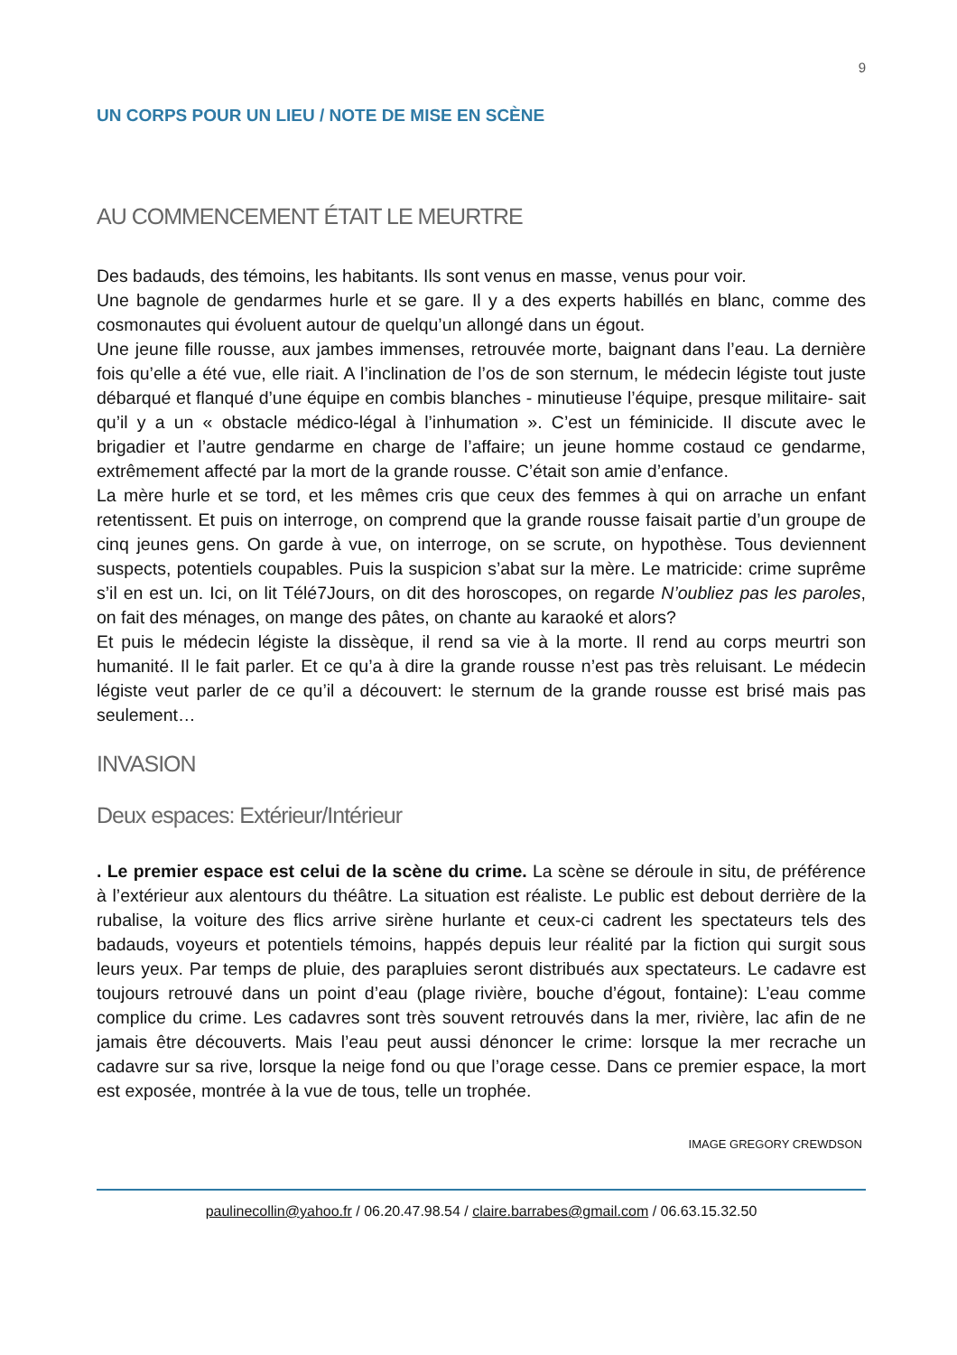9
UN CORPS POUR UN LIEU / NOTE DE MISE EN SCÈNE
AU COMMENCEMENT ÉTAIT LE MEURTRE
Des badauds, des témoins, les habitants. Ils sont venus en masse, venus pour voir.
Une bagnole de gendarmes hurle et se gare. Il y a des experts habillés en blanc, comme des cosmonautes qui évoluent autour de quelqu’un allongé dans un égout.
Une jeune fille rousse, aux jambes immenses, retrouvée morte, baignant dans l’eau. La dernière fois qu’elle a été vue, elle riait. A l’inclination de l’os de son sternum, le médecin légiste tout juste débarqué et flanqué d’une équipe en combis blanches - minutieuse l’équipe, presque militaire- sait qu’il y a un « obstacle médico-légal à l’inhumation ». C’est un féminicide. Il discute avec le brigadier et l’autre gendarme en charge de l’affaire; un jeune homme costaud ce gendarme, extrêmement affecté par la mort de la grande rousse. C’était son amie d’enfance.
La mère hurle et se tord, et les mêmes cris que ceux des femmes à qui on arrache un enfant retentissent. Et puis on interroge, on comprend que la grande rousse faisait partie d’un groupe de cinq jeunes gens. On garde à vue, on interroge, on se scrute, on hypothèse. Tous deviennent suspects, potentiels coupables. Puis la suspicion s’abat sur la mère. Le matricide: crime suprême s’il en est un. Ici, on lit Télé7Jours, on dit des horoscopes, on regarde N’oubliez pas les paroles, on fait des ménages, on mange des pâtes, on chante au karaoké et alors?
Et puis le médecin légiste la dissèque, il rend sa vie à la morte. Il rend au corps meurtri son humanité. Il le fait parler. Et ce qu’a à dire la grande rousse n’est pas très reluisant. Le médecin légiste veut parler de ce qu’il a découvert: le sternum de la grande rousse est brisé mais pas seulement…
INVASION
Deux espaces: Extérieur/Intérieur
. Le premier espace est celui de la scène du crime. La scène se déroule in situ, de préférence à l’extérieur aux alentours du théâtre. La situation est réaliste. Le public est debout derrière de la rubalise, la voiture des flics arrive sirène hurlante et ceux-ci cadrent les spectateurs tels des badauds, voyeurs et potentiels témoins, happés depuis leur réalité par la fiction qui surgit sous leurs yeux. Par temps de pluie, des parapluies seront distribués aux spectateurs. Le cadavre est toujours retrouvé dans un point d’eau (plage rivière, bouche d’égout, fontaine): L’eau comme complice du crime. Les cadavres sont très souvent retrouvés dans la mer, rivière, lac afin de ne jamais être découverts. Mais l’eau peut aussi dénoncer le crime: lorsque la mer recrache un cadavre sur sa rive, lorsque la neige fond ou que l’orage cesse. Dans ce premier espace, la mort est exposée, montrée à la vue de tous, telle un trophée.
IMAGE GREGORY CREWDSON
paulinecollin@yahoo.fr / 06.20.47.98.54 / claire.barrabes@gmail.com / 06.63.15.32.50